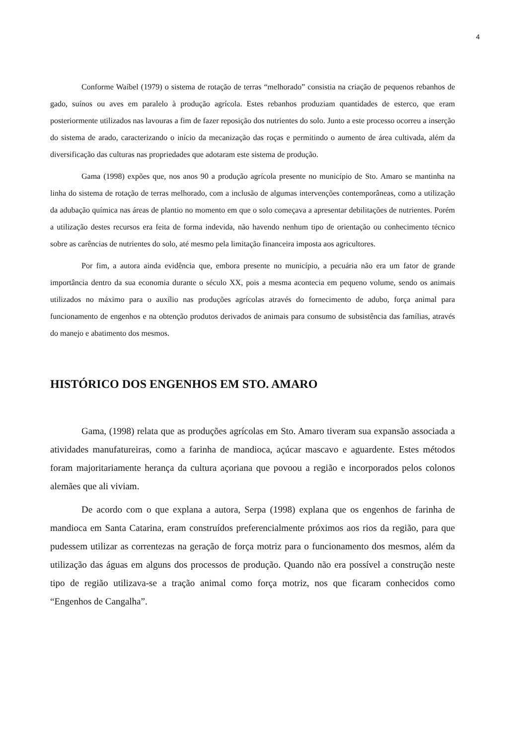4
Conforme Waíbel (1979) o sistema de rotação de terras “melhorado” consistia na criação de pequenos rebanhos de gado, suínos ou aves em paralelo à produção agrícola. Estes rebanhos produziam quantidades de esterco, que eram posteriormente utilizados nas lavouras a fim de fazer reposição dos nutrientes do solo. Junto a este processo ocorreu a inserção do sistema de arado, caracterizando o início da mecanização das roças e permitindo o aumento de área cultivada, além da diversificação das culturas nas propriedades que adotaram este sistema de produção.
Gama (1998) expões que, nos anos 90 a produção agrícola presente no município de Sto. Amaro se mantinha na linha do sistema de rotação de terras melhorado, com a inclusão de algumas intervenções contemporâneas, como a utilização da adubação química nas áreas de plantio no momento em que o solo começava a apresentar debilitações de nutrientes. Porém a utilização destes recursos era feita de forma indevida, não havendo nenhum tipo de orientação ou conhecimento técnico sobre as carências de nutrientes do solo, até mesmo pela limitação financeira imposta aos agricultores.
Por fim, a autora ainda evidência que, embora presente no município, a pecuária não era um fator de grande importância dentro da sua economia durante o século XX, pois a mesma acontecia em pequeno volume, sendo os animais utilizados no máximo para o auxílio nas produções agrícolas através do fornecimento de adubo, força animal para funcionamento de engenhos e na obtenção produtos derivados de animais para consumo de subsistência das famílias, através do manejo e abatimento dos mesmos.
HISTÓRICO DOS ENGENHOS EM STO. AMARO
Gama, (1998) relata que as produções agrícolas em Sto. Amaro tiveram sua expansão associada a atividades manufatureiras, como a farinha de mandioca, açúcar mascavo e aguardente. Estes métodos foram majoritariamente herança da cultura açoriana que povoou a região e incorporados pelos colonos alemães que ali viviam.
De acordo com o que explana a autora, Serpa (1998) explana que os engenhos de farinha de mandioca em Santa Catarina, eram construídos preferencialmente próximos aos rios da região, para que pudessem utilizar as correntezas na geração de força motriz para o funcionamento dos mesmos, além da utilização das águas em alguns dos processos de produção. Quando não era possível a construção neste tipo de região utilizava-se a tração animal como força motriz, nos que ficaram conhecidos como “Engenhos de Cangalha”.